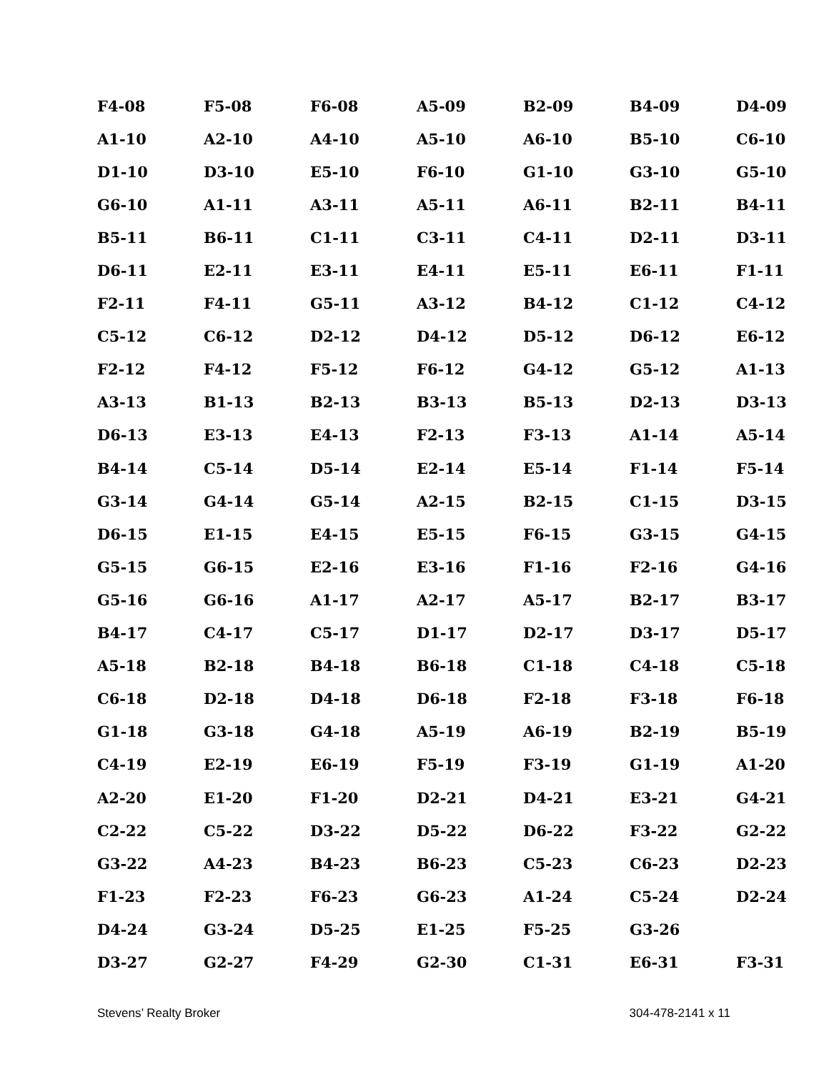| F4-08 | F5-08 | F6-08 | A5-09 | B2-09 | B4-09 | D4-09 |
| A1-10 | A2-10 | A4-10 | A5-10 | A6-10 | B5-10 | C6-10 |
| D1-10 | D3-10 | E5-10 | F6-10 | G1-10 | G3-10 | G5-10 |
| G6-10 | A1-11 | A3-11 | A5-11 | A6-11 | B2-11 | B4-11 |
| B5-11 | B6-11 | C1-11 | C3-11 | C4-11 | D2-11 | D3-11 |
| D6-11 | E2-11 | E3-11 | E4-11 | E5-11 | E6-11 | F1-11 |
| F2-11 | F4-11 | G5-11 | A3-12 | B4-12 | C1-12 | C4-12 |
| C5-12 | C6-12 | D2-12 | D4-12 | D5-12 | D6-12 | E6-12 |
| F2-12 | F4-12 | F5-12 | F6-12 | G4-12 | G5-12 | A1-13 |
| A3-13 | B1-13 | B2-13 | B3-13 | B5-13 | D2-13 | D3-13 |
| D6-13 | E3-13 | E4-13 | F2-13 | F3-13 | A1-14 | A5-14 |
| B4-14 | C5-14 | D5-14 | E2-14 | E5-14 | F1-14 | F5-14 |
| G3-14 | G4-14 | G5-14 | A2-15 | B2-15 | C1-15 | D3-15 |
| D6-15 | E1-15 | E4-15 | E5-15 | F6-15 | G3-15 | G4-15 |
| G5-15 | G6-15 | E2-16 | E3-16 | F1-16 | F2-16 | G4-16 |
| G5-16 | G6-16 | A1-17 | A2-17 | A5-17 | B2-17 | B3-17 |
| B4-17 | C4-17 | C5-17 | D1-17 | D2-17 | D3-17 | D5-17 |
| A5-18 | B2-18 | B4-18 | B6-18 | C1-18 | C4-18 | C5-18 |
| C6-18 | D2-18 | D4-18 | D6-18 | F2-18 | F3-18 | F6-18 |
| G1-18 | G3-18 | G4-18 | A5-19 | A6-19 | B2-19 | B5-19 |
| C4-19 | E2-19 | E6-19 | F5-19 | F3-19 | G1-19 | A1-20 |
| A2-20 | E1-20 | F1-20 | D2-21 | D4-21 | E3-21 | G4-21 |
| C2-22 | C5-22 | D3-22 | D5-22 | D6-22 | F3-22 | G2-22 |
| G3-22 | A4-23 | B4-23 | B6-23 | C5-23 | C6-23 | D2-23 |
| F1-23 | F2-23 | F6-23 | G6-23 | A1-24 | C5-24 | D2-24 |
| D4-24 | G3-24 | D5-25 | E1-25 | F5-25 | G3-26 | |
| D3-27 | G2-27 | F4-29 | G2-30 | C1-31 | E6-31 | F3-31 |
Stevens’ Realty Broker 304-478-2141 x 11